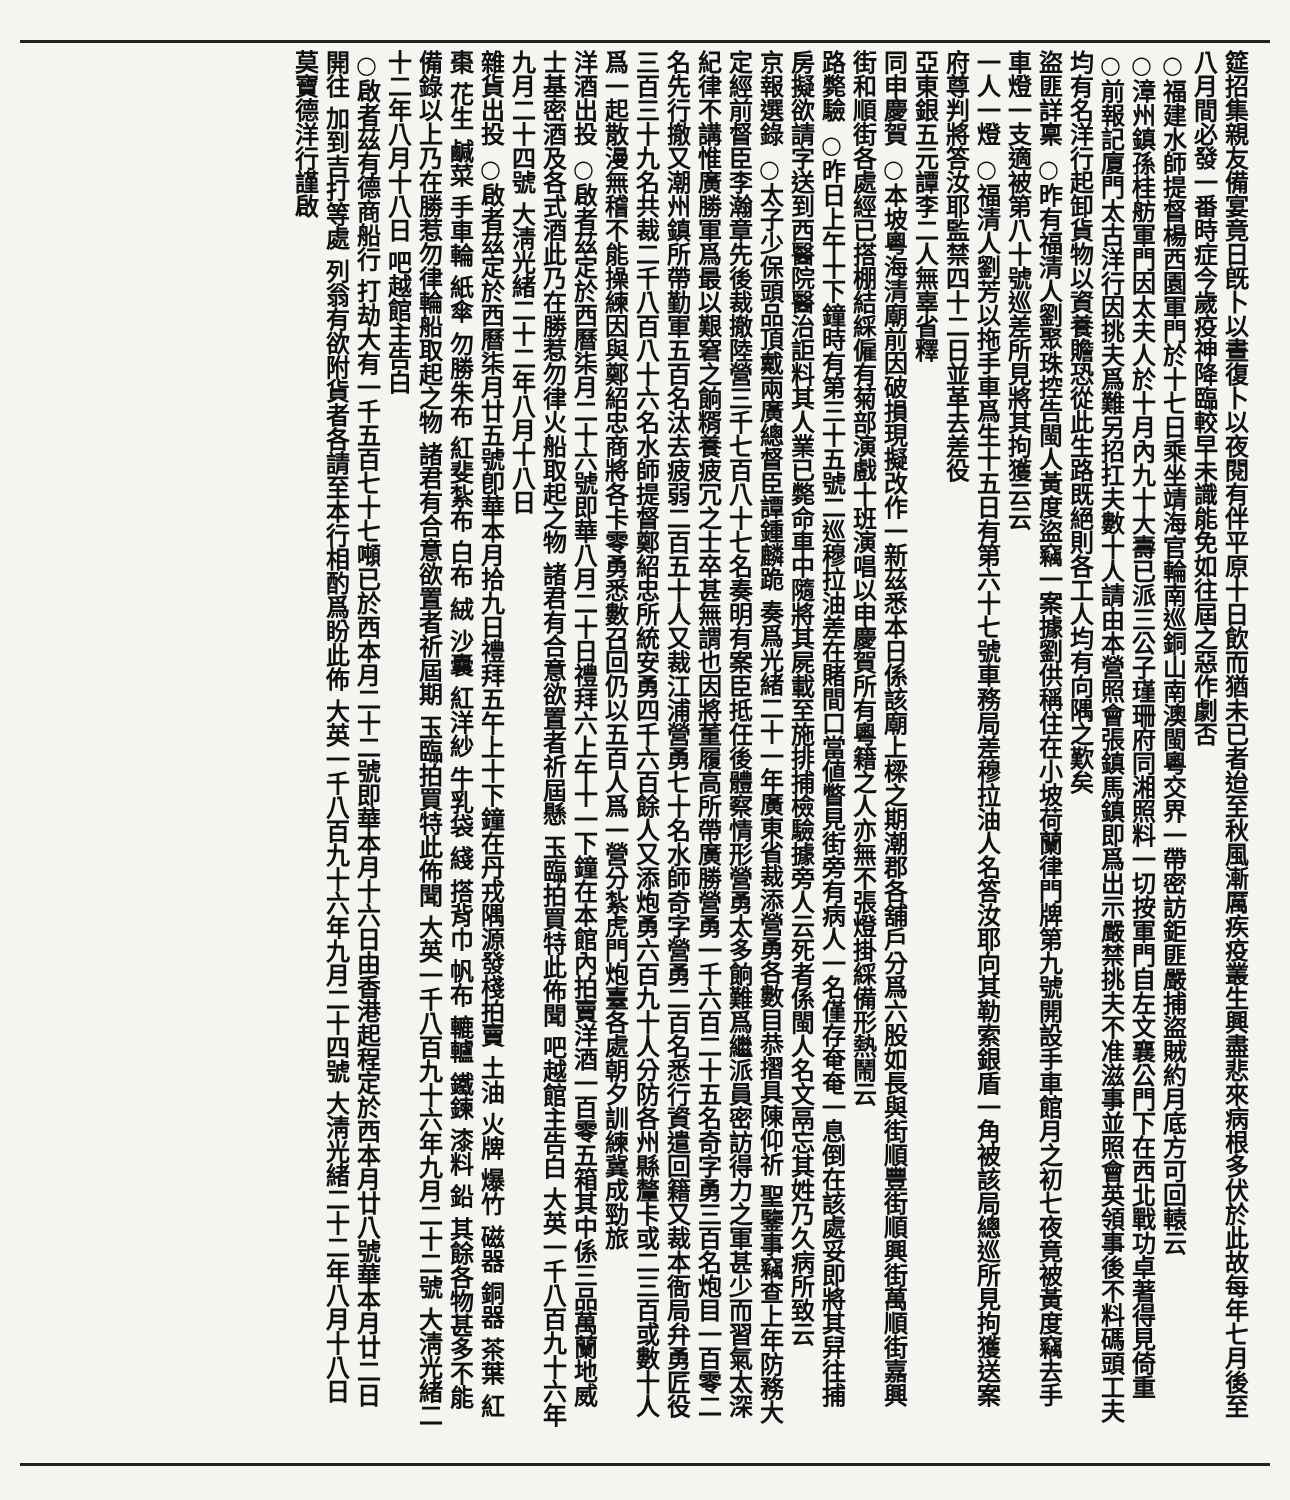筵招集親友備宴竟日旣卜以晝復卜以夜閱有伴平原十日飲而猶未已者迨至秋風漸厲疾疫叢生興盡悲來病根多伏於此故每年七月後至八月間必發一番時症今歲疫神降臨較早未識能免如往屆之惡作劇否
○福建水師提督楊西園軍門於十七日乘坐靖海官輪南巡銅山南澳閩粵交界一帶密訪鉅匪嚴捕盜賊約月底方可回轅云
○漳州鎮孫桂舫軍門因太夫人於十月內九十大壽已派三公子瑾珊府同湘照料一切按軍門自左文襄公門下在西北戰功卓著得見倚重
○前報記廈門太古洋行因挑夫爲難另招扛夫數十人請由本營照會張鎮馬鎮即爲出示嚴禁挑夫不准滋事並照會英領事後不料碼頭工夫均有名洋行起卸貨物以資養贍恐從此生路既絕則各工人均有向隅之歎矣
盜匪詳稟 ○昨有福清人劉聚珠控告閩人黃度盜竊一案據劉供稱住在小坡荷蘭律門牌第九號開設手車館月之初七夜竟被黃度竊去手車燈一支適被第八十號巡差所見將其拘獲云云
一人一燈 ○福清人劉芳以拖手車爲生十五日有第六十七號車務局差穆拉油人名答汝耶向其勒索銀盾一角被該局總巡所見拘獲送案府尊判將答汝耶監禁四十二日並革去差役
亞東銀五元譚李二人無辜省釋
同申慶賀 ○本坡粵海清廟前因破損現擬改作一新茲悉本日係該廟上樑之期潮郡各舖戶分爲六股如長與街順豐街順興街萬順街嘉興街和順街各處經已搭棚結綵僱有菊部演戲十班演唱以申慶賀所有粵籍之人亦無不張燈掛綵備形熱鬧云
路斃驗 ○昨日上午十下鐘時有第三十五號二巡穆拉油差在賭間口當値瞥見街旁有病人一名僅存奄奄一息倒在該處妥即將其舁往捕房擬欲請字送到西醫院醫治詎料其人業已斃命車中隨將其屍載至施排捕檢驗據旁人云死者係閩人名文鬲忘其姓乃久病所致云
京報選錄 ○太子少保頭品頂戴兩廣總督臣譚鍾麟跪 奏爲光緒二十一年廣東省裁添營勇各數目恭摺具陳仰祈 聖鑒事竊查上年防務大定經前督臣李瀚章先後裁撤陸營三千七百八十七名奏明有案臣抵任後體察情形營勇太多餉難爲繼派員密訪得力之軍甚少而習氣太深紀律不講惟廣勝軍爲最以艱窘之餉糈養疲冗之士卒甚無謂也因將董履高所帶廣勝營勇一千六百二十五名奇字勇三百名炮目一百零二名先行撤又潮州鎮所帶勤軍五百名汰去疲弱二百五十人又裁江浦營勇七十名水師奇字營勇二百名悉行資遣回籍又裁本衙局弁勇匠役三百三十九名共裁二千八百八十六名水師提督鄭紹忠所統安勇四千六百餘人又添炮勇六百九十人分防各州縣釐卡或二三百或數十人爲一起散漫無稽不能操練因與鄭紹忠商將各卡零勇悉數召回仍以五百人爲一營分紮虎門炮臺各處朝夕訓練冀成勁旅
洋酒出投 ○啟者茲定於西曆柒月二十六號即華八月二十日禮拜六上午十一下鐘在本館內拍賣洋酒一百零五箱其中係三品萬蘭地威士基密酒及各式酒此乃在勝惹勿律火船取起之物 諸君有合意欲置者祈屆懸 玉臨拍買特此佈聞 吧越館主告白 大英一千八百九十六年九月二十四號 大淸光緒二十二年八月十八日
雜貨出投 ○啟者茲定於西曆柒月廿五號卽華本月拾九日禮拜五午上十下鐘在丹戎隅源發棧拍賣 土油 火牌 爆竹 磁器 銅器 茶葉 紅棗 花生 鹹菜 手車輪 紙傘 勿勝朱布 紅斐紮布 白布 絨 沙囊 紅洋紗 牛乳袋 綫 搭背巾 帆布 轆轤 鐵鍊 漆料 鉛 其餘各物甚多不能備錄以上乃在勝惹勿律輪船取起之物 諸君有合意欲置者祈屆期 玉臨拍買特此佈聞 大英一千八百九十六年九月二十二號 大淸光緒二十二年八月十八日 吧越館主告白
○啟者茲有德商船行 打劫大有一千五百七十七噸已於西本月二十二號即華本月十六日由香港起程定於西本月廿八號華本月廿二日開往 加到吉打等處 列翁有欲附貨者各請至本行相酌爲盼此佈 大英一千八百九十六年九月二十四號 大淸光緒二十二年八月十八日 莫寶德洋行謹啟